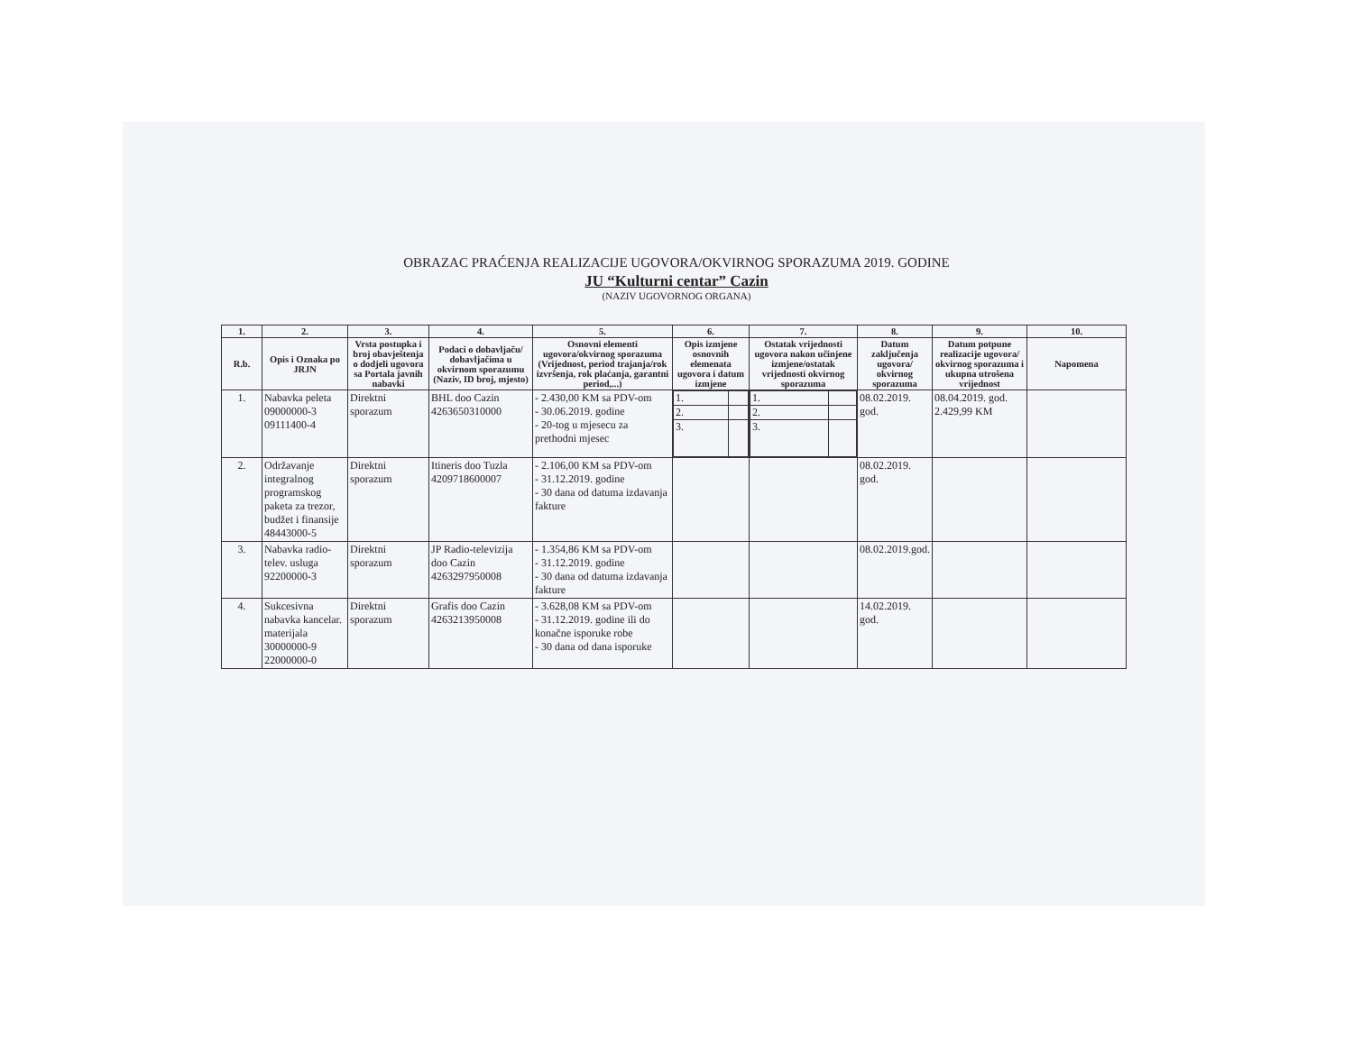OBRAZAC PRAĆENJA REALIZACIJE UGOVORA/OKVIRNOG SPORAZUMA 2019. GODINE
JU “Kulturni centar” Cazin
(NAZIV UGOVORNOG ORGANA)
| 1. | 2. | 3. | 4. | 5. | 6. | 7. | 8. | 9. | 10. |
| --- | --- | --- | --- | --- | --- | --- | --- | --- | --- |
| R.b. | Opis i Oznaka po JRJN | Vrsta postupka i broj obavještenja o dodjeli ugovora sa Portala javnih nabavki | Podaci o dobavljaču/ dobavljačima u okvirnom sporazumu (Naziv, ID broj, mjesto) | Osnovni elementi ugovora/okvirnog sporazuma (Vrijednost, period trajanja/rok izvršenja, rok plaćanja, garantni period,...) | Opis izmjene osnovnih elemenata ugovora i datum izmjene | Ostatak vrijednosti ugovora nakon učinjene izmjene/ostatak vrijednosti okvirnog sporazuma | Datum zaključenja ugovora/ okvirnog sporazuma | Datum potpune realizacije ugovora/ okvirnog sporazuma i ukupna utrošena vrijednost | Napomena |
| 1. | Nabavka peleta 09000000-3 09111400-4 | Direktni sporazum | BHL doo Cazin 4263650310000 | - 2.430,00 KM sa PDV-om - 30.06.2019. godine - 20-tog u mjesecu za prethodni mjesec | / 1. / / / 2. / / / 3. / / | / 1. / / / 2. / / / 3. / / | 08.02.2019. god. | 08.04.2019. god. 2.429,99 KM | |
| 2. | Održavanje integralnog programskog paketa za trezor, budžet i finansije 48443000-5 | Direktni sporazum | Itineris doo Tuzla 4209718600007 | - 2.106,00 KM sa PDV-om - 31.12.2019. godine - 30 dana od datuma izdavanja fakture | | | 08.02.2019. god. | | |
| 3. | Nabavka radio-telev. usluga 92200000-3 | Direktni sporazum | JP Radio-televizija doo Cazin 4263297950008 | - 1.354,86 KM sa PDV-om - 31.12.2019. godine - 30 dana od datuma izdavanja fakture | | | 08.02.2019.god. | | |
| 4. | Sukcesivna nabavka kancelar. materijala 30000000-9 22000000-0 | Direktni sporazum | Grafis doo Cazin 4263213950008 | - 3.628,08 KM sa PDV-om - 31.12.2019. godine ili do konačne isporuke robe - 30 dana od dana isporuke | | | 14.02.2019. god. | | |